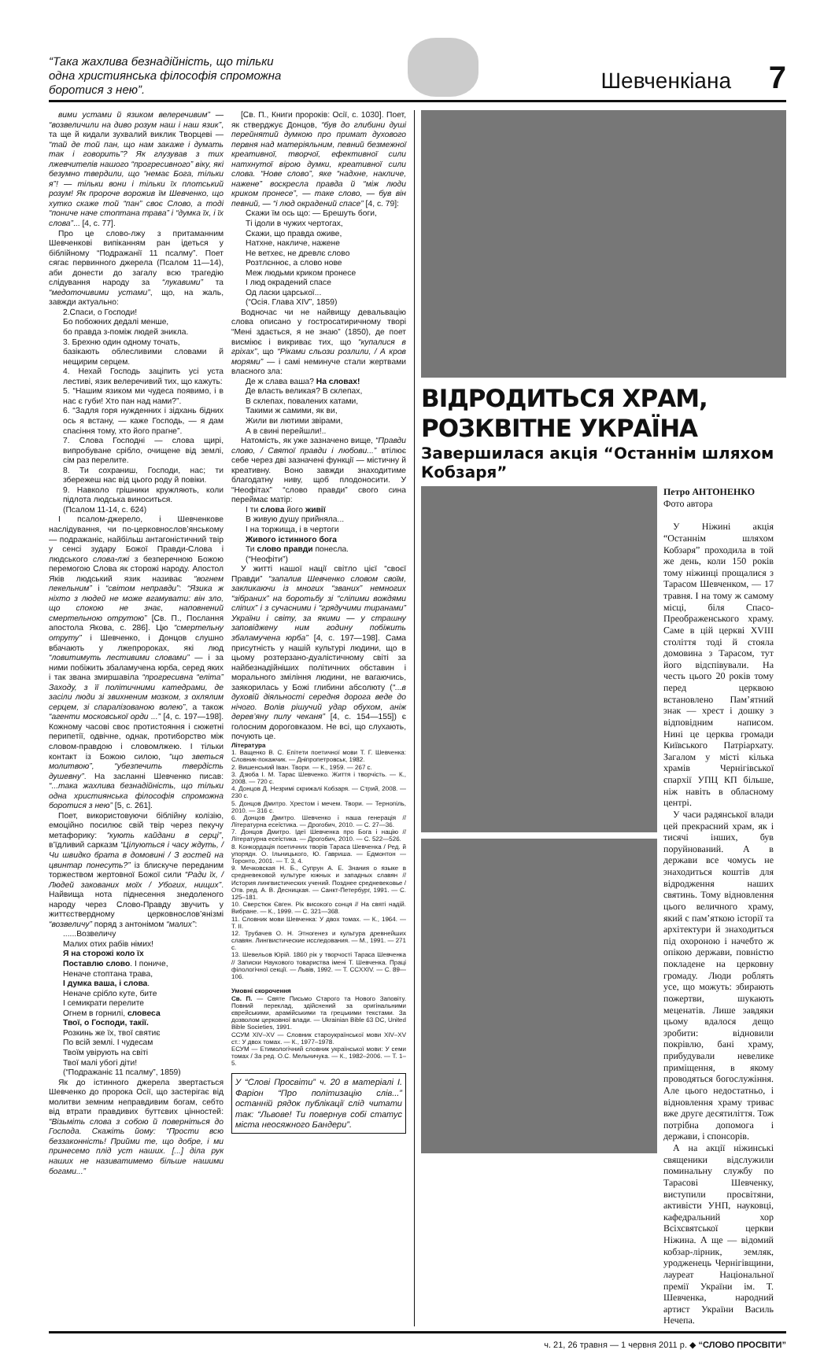“Така жахлива безнадійність, що тільки одна християнська філософія спроможна боротися з нею”.
Шевченкіана 7
вими устами й язиком велеречивим” — “возвеличили на диво розум наш і наш язик”, та ще й кидали зухвалий виклик Творцеві — “тай де той пан, що нам закаже і думать так і говорить”? Як глузував з тих лжевчителів нашого “прогресивного” віку, які безумно твердили, що “немає Бога, тільки я”! — тільки вони і тільки їх плотський розум! Як пророче ворожив їм Шевченко, що хутко скаже той “пан” своє Слово, а тоді “пониче наче стоптана трава” і “думка їх, і їх слова”... [4, с. 77].
Про це слово-лжу з притаманним Шевченкові випіканням ран ідеться у біблійному “Подражанії 11 псалму”. Поет сягає первинного джерела (Псалом 11—14), аби донести до загалу всю трагедію слідування народу за “лукавими” та “медоточивими устами”, що, на жаль, завжди актуально:
2.Спаси, о Господи!
Бо побожних дедалі менше,
бо правда з-поміж людей зникла.
3. Брехню один одному точать,
базікають облесливими словами й нещирим серцем.
4. Нехай Господь заціпить усі уста лестиві, язик велеречивий тих, що кажуть:
5. “Нашим язиком ми чудеса появимо, і в нас є губи! Хто пан над нами?”.
6. “Задля горя нужденних і зідхань бідних ось я встану, — каже Господь, — я дам спасіння тому, хто його прагне”.
7. Слова Господні — слова щирі, випробуване срібло, очищене від землі, сім раз перелите.
8. Ти сохраниш, Господи, нас; ти збережеш нас від цього роду й повіки.
9. Навколо грішники кружляють, коли підлота людська виноситься.
(Псалом 11-14, с. 624)
І псалом-джерело, і Шевченкове наслідування, чи по-церковнослов’янському — подражаніє, найбільш антагоністичний твір у сенсі зудару Божої Правди-Слова і людського слова-лжі з безперечною Божою перемогою Слова як сторожі народу. Апостол Яків людський язик називає “вогнем пекельним” і “світом неправди”: “Язика ж ніхто з людей не може вгамувати: він зло, що спокою не знає, наповнений смертельною отрутою” [Св. П., Послання апостола Якова, с. 286]. Цю “смертельну отруту” і Шевченко, і Донцов слушно вбачають у лжепророках, які люд “ловитимуть лестивими словами” — і за ними побіжить збаламучена юрба, серед яких і так звана змиршавіла “прогресивна “еліта” Заходу, з її політичними катедрами, де засіли люди зі звихненим мозком, з охлялим серцем, зі спаралізованою волею”, а також “агенти московської орди ...” [4, с. 197—198]. Кожному часові своє протистояння і сюжетні перипетії, одвічне, однак, протиборство між словом-правдою і словомлжею. І тільки контакт із Божою силою, “що зветься молитвою”, “убезпечить твердість душевну”. На засланні Шевченко писав: “...така жахлива безнадійність, що тільки одна християнська філософія спроможна боротися з нею” [5, с. 261].
Поет, використовуючи біблійну колізію, емоційно посилює свій твір через пекучу метафорику: “кують кайдани в серці”, в’їдливий сарказм “Цілуються і часу ждуть, / Чи швидко брата в домовині / З гостей на цвинтар понесуть?” із блискуче переданим торжеством жертовної Божої сили “Ради їх, / Людей закованих моїх / Убогих, нищих”. Найвища нота піднесення знедоленого народу через Слово-Правду звучить у життєствердному церковнослов’янізмі “возвеличу” поряд з антонімом “малих”:
......Возвеличу
Малих отих рабів німих!
Я на сторожі коло їх
Поставлю слово. І пониче,
Неначе стоптана трава,
І думка ваша, і слова.
Неначе срібло куте, бите
І семикрати перелите
Огнем в горнилі, словеса
Твої, о Господи, такії.
Розкинь же їх, твої святиє
По всій землі. І чудесам
Твоїм увірують на світі
Твої малі убогі діти!
(“Подражаніє 11 псалму”, 1859)
Як до істинного джерела звертається Шевченко до пророка Осії, що застерігає від молитви земним неправдивим богам, себто від втрати правдивих буттєвих цінностей: “Візьміть слова з собою й поверніться до Господа. Скажіть йому: “Прости всю беззаконність! Прийми те, що добре, і ми принесемо плід уст наших. [...] діла рук наших не називатимемо більше нашими богами...”
[Св. П., Книги пророків: Осії, с. 1030]. Поет, як стверджує Донцов, “був до глибини душі перейнятий думкою про примат духового первня над матеріяльним, певний безмежної креативної, творчої, ефективної сили натхнутої вірою думки, креативної сили слова. “Нове слово”, яке “надхне, накличе, нажене” воскресла правда й “між люди криком пронесе”, — таке слово, — був він певний, — “і люд окрадений спасе” [4, с. 79]:
Скажи їм ось що: — Брешуть боги,
Ті ідоли в чужих чертогах,
Скажи, що правда оживе,
Натхне, накличе, нажене
Не ветхеє, не древлє слово
Розтлєнноє, а слово нове
Меж людьми криком пронесе
І люд окрадений спасе
Од ласки царської...
(“Осія. Глава XIV”, 1859)
Водночас чи не найвищу девальвацію слова описано у гостросатиричному творі “Мені здається, я не знаю” (1850), де поет висміює і викриває тих, що “купалися в гріхах”, що “Ріками сльози розлили, / А кров морями” — і самі неминуче стали жертвами власного зла:
Де ж слава ваша? На словах!
Де власть великая? В склепах,
В склепах, повалених катами,
Такими ж самими, як ви,
Жили ви лютими звірами,
А в свині перейшли!..
Натомість, як уже зазначено вище, “Правди слово, / Святої правди і любови...” втілює себе через дві зазначені функції — містичну й креативну. Воно завжди знаходитиме благодатну ниву, щоб плодоносити. У “Неофітах” “слово правди” свого сина переймає матір:
І ти слова його живії
В живую душу прийняла...
І на торжища, і в чертоги
Живого істинного бога
Ти слово правди понесла.
(“Неофіти”)
У житті нашої нації світло цієї “своєї Правди” “запалив Шевченко словом своїм, закликаючи із многих “званих” немногих “зібраних” на боротьбу зі “сліпими вождями сліпих” і з сучасними і “грядучими тиранами” України і світу, за якими — у страшну заповіджену ним годину побіжить збаламучена юрба” [4, с. 197—198]. Сама присутність у нашій культурі людини, що в цьому розтерзано-дуалістичному світі за найбезнадійніших політичних обставин і морального зміління людини, не вагаючись, заякорилась у Божі глибини абсолюту (“...в духовій діяльності середня дорога веде до нічого. Волів рішучий удар обухом, аніж дерев’яну пилу чеканя” [4, с. 154—155]) є голосним дороговказом. Не всі, що слухають, почують це.
Література
1. Ващенко В. С. Епітети поетичної мови Т. Г. Шевченка: Словник-покажчик. — Дніпропетровськ, 1982.
2. Вишенський Іван. Твори. — К., 1959. — 267 с.
3. Дзюба І. М. Тарас Шевченко. Життя і творчість. — К., 2008. — 720 с.
4. Донцов Д. Незримі скрижалі Кобзаря. — Стрий, 2008. — 230 с.
5. Донцов Дмитро. Хрестом і мечем. Твори. — Тернопіль, 2010. — 316 с.
6. Донцов Дмитро. Шевченко і наша генерація // Літературна есеїстика. — Дрогобич, 2010. — С. 27—36.
7. Донцов Дмитро. Ідеї Шевченка про Бога і націю // Літературна есеїстика. — Дрогобич, 2010. — С. 522—526.
8. Конкордація поетичних творів Тараса Шевченка / Ред. й упорядн. О. Ільницького, Ю. Гавриша. — Едмонтон — Торонто, 2001. — Т. 3, 4.
9. Мечковская Н. Б., Супрун А. Е. Знания о языке в средневековой культуре южных и западных славян // История лингвистических учений. Позднее средневековье / Отв. ред. А. В. Десницкая. — Санкт-Петербург, 1991. — С. 125–181.
10. Сверстюк Євген. Рік високого сонця // На святі надій. Вибране. — К., 1999. — С. 321—368.
11. Словник мови Шевченка: У двох томах. — К., 1964. — Т. ІІ.
12. Трубачев О. Н. Этногенез и культура древнейших славян. Лингвистические исследования. — М., 1991. — 271 с.
13. Шевельов Юрій. 1860 рік у творчості Тараса Шевченка // Записки Наукового товариства імені Т. Шевченка. Праці філологічної секції. — Львів, 1992. — Т. CCXXIV. — С. 89—106.
Умовні скорочення
Св. П. — Святе Письмо Старого та Нового Заповіту. Повний переклад, здійснений за оригінальними єврейськими, арамійськими та грецькими текстами. За дозволом церковної влади. — Ukrainian Bible 63 DC, United Bible Societies, 1991.
ССУМ XIV–XV — Словник староукраїнської мови XIV–XV ст.: У двох томах. — К., 1977–1978.
ЕСУМ — Етимологічний словник української мови: У семи томах / За ред. О.С. Мельничука. — К., 1982–2006. — Т. 1–5.
У “Слові Просвіти” ч. 20 в матеріалі І. Фаріон “Про політизацію слів...” останній рядок публікації слід читати так: “Львове! Ти повернув собі статус міста неосяжного Бандери”.
ВІДРОДИТЬСЯ ХРАМ, РОЗКВІТНЕ УКРАЇНА
Завершилася акція “Останнім шляхом Кобзаря”
Петро АНТОНЕНКО
Фото автора
У Ніжині акція “Останнім шляхом Кобзаря” проходила в той же день, коли 150 років тому ніжинці прощалися з Тарасом Шевченком, — 17 травня. І на тому ж самому місці, біля Спасо-Преображенського храму. Саме в цій церкві XVIII століття тоді й стояла домовина з Тарасом, тут його відспівували. На честь цього 20 років тому перед церквою встановлено Пам’ятний знак — хрест і дошку з відповідним написом. Нині це церква громади Київського Патріархату. Загалом у місті кілька храмів Чернігівської єпархії УПЦ КП більше, ніж навіть в обласному центрі.
У часи радянської влади цей прекрасний храм, як і тисячі інших, був поруйнований. А в держави все чомусь не знаходиться коштів для відродження наших святинь. Тому відновлення цього величного храму, який є пам’яткою історії та архітектури й знаходиться під охороною і начебто ж опікою держави, повністю покладене на церковну громаду. Люди роблять усе, що можуть: збирають пожертви, шукають меценатів. Лише завдяки цьому вдалося дещо зробити: відновили покрівлю, бані храму, прибудували невелике приміщення, в якому проводяться богослужіння. Але цього недостатньо, і відновлення храму триває вже друге десятиліття. Тож потрібна допомога і держави, і спонсорів.
А на акції ніжинські священики відслужили поминальну службу по Тарасові Шевченку, виступили просвітяни, активісти УНП, науковці, кафедральний хор Всіхсвятської церкви Ніжина. А ще — відомий кобзар-лірник, земляк, уродженець Чернігівщини, лауреат Національної премії України ім. Т. Шевченка, народний артист України Василь Нечепа.
ч. 21, 26 травня — 1 червня 2011 р. ◆ “СЛОВО ПРОСВІТИ”